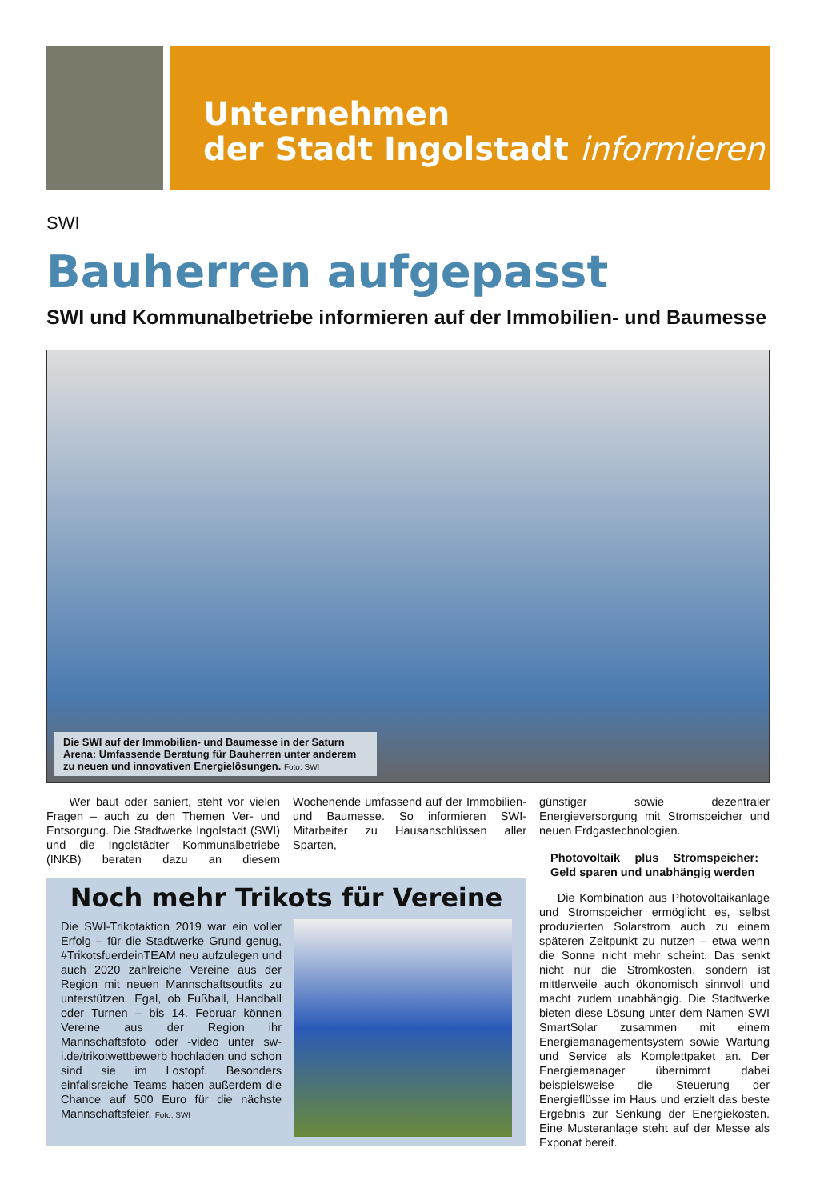Unternehmen
der Stadt Ingolstadt informieren
SWI
Bauherren aufgepasst
SWI und Kommunalbetriebe informieren auf der Immobilien- und Baumesse
Die SWI auf der Immobilien- und Baumesse in der Saturn Arena: Umfassende Beratung für Bauherren unter anderem zu neuen und innovativen Energielösungen. Foto: SWI
Wer baut oder saniert, steht vor vielen Fragen – auch zu den Themen Ver- und Entsorgung. Die Stadtwerke Ingolstadt (SWI) und die Ingolstädter Kommunalbetriebe (INKB) beraten dazu an diesem Wochenende umfassend auf der Immobilien- und Baumesse. So informieren SWI-Mitarbeiter zu Hausanschlüssen aller Sparten,
Noch mehr Trikots für Vereine
Die SWI-Trikotaktion 2019 war ein voller Erfolg – für die Stadtwerke Grund genug, #TrikotsfuerdeinTEAM neu aufzulegen und auch 2020 zahlreiche Vereine aus der Region mit neuen Mannschaftsoutfits zu unterstützen. Egal, ob Fußball, Handball oder Turnen – bis 14. Februar können Vereine aus der Region ihr Mannschaftsfoto oder -video unter sw-i.de/trikotwettbewerb hochladen und schon sind sie im Lostopf. Besonders einfallsreiche Teams haben außerdem die Chance auf 500 Euro für die nächste Mannschaftsfeier. Foto: SWI
günstiger sowie dezentraler Energieversorgung mit Stromspeicher und neuen Erdgastechnologien.
Photovoltaik plus Stromspeicher: Geld sparen und unabhängig werden
Die Kombination aus Photovoltaikanlage und Stromspeicher ermöglicht es, selbst produzierten Solarstrom auch zu einem späteren Zeitpunkt zu nutzen – etwa wenn die Sonne nicht mehr scheint. Das senkt nicht nur die Stromkosten, sondern ist mittlerweile auch ökonomisch sinnvoll und macht zudem unabhängig. Die Stadtwerke bieten diese Lösung unter dem Namen SWI SmartSolar zusammen mit einem Energiemanagementsystem sowie Wartung und Service als Komplettpaket an. Der Energiemanager übernimmt dabei beispielsweise die Steuerung der Energieflüsse im Haus und erzielt das beste Ergebnis zur Senkung der Energiekosten. Eine Musteranlage steht auf der Messe als Exponat bereit.